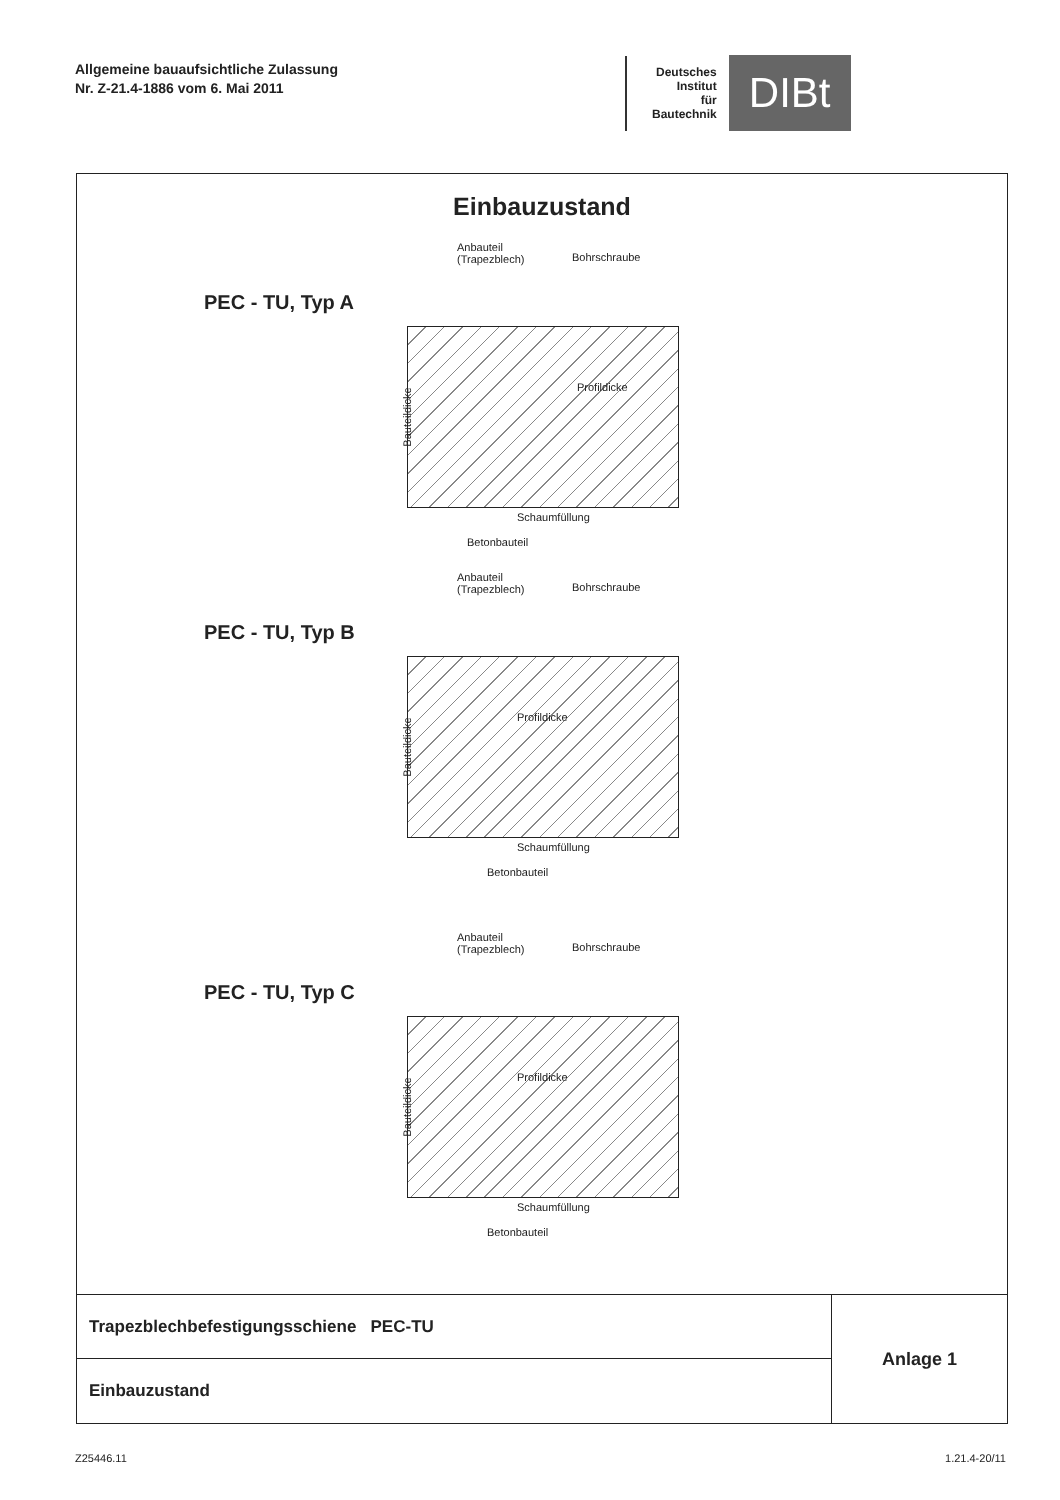Allgemeine bauaufsichtliche Zulassung
Nr. Z-21.4-1886 vom 6. Mai 2011
Deutsches
Institut
für
Bautechnik
DIBt
Einbauzustand
PEC - TU, Typ A
Anbauteil
(Trapezblech)
Bohrschraube
Bauteildicke
Profildicke
Schaumfüllung
Betonbauteil
PEC - TU, Typ B
Anbauteil
(Trapezblech)
Bohrschraube
Bauteildicke
Profildicke
Schaumfüllung
Betonbauteil
PEC - TU, Typ C
Anbauteil
(Trapezblech)
Bohrschraube
Bauteildicke
Profildicke
Schaumfüllung
Betonbauteil
Trapezblechbefestigungsschiene PEC-TU
Einbauzustand
Anlage 1
Z25446.11 1.21.4-20/11